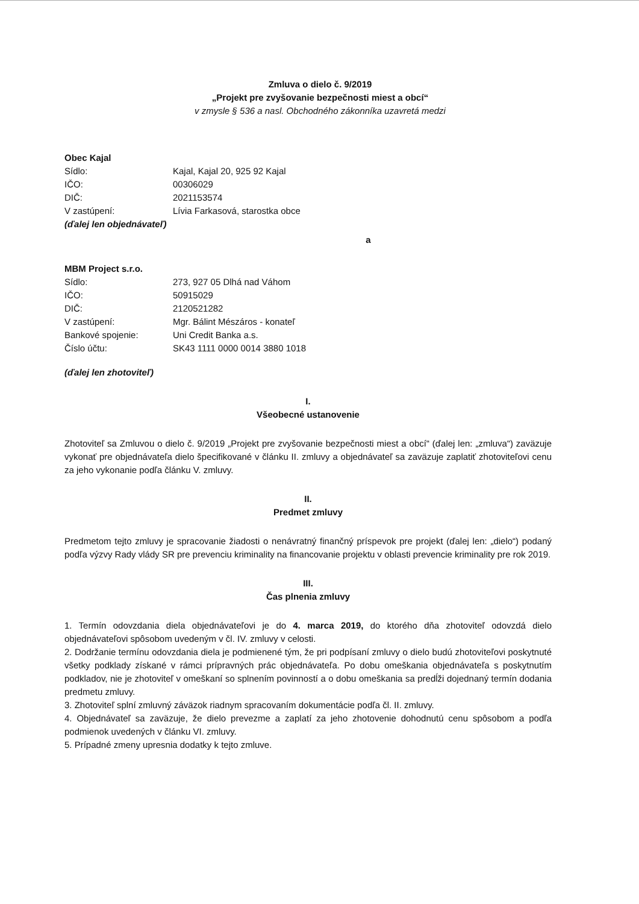Zmluva o dielo č. 9/2019
„Projekt pre zvyšovanie bezpečnosti miest a obcí“
v zmysle § 536 a nasl. Obchodného zákonníka uzavretá medzi
Obec Kajal
| Sídlo: | Kajal, Kajal 20, 925 92 Kajal |
| IČO: | 00306029 |
| DIČ: | 2021153574 |
| V zastúpení: | Lívia Farkasová, starostka obce |
(ďalej len objednávateľ)
a
MBM Project s.r.o.
| Sídlo: | 273, 927 05 Dlhá nad Váhom |
| IČO: | 50915029 |
| DIČ: | 2120521282 |
| V zastúpení: | Mgr. Bálint Mészáros - konateľ |
| Bankové spojenie: | Uni Credit Banka a.s. |
| Číslo účtu: | SK43 1111 0000 0014 3880 1018 |
(ďalej len zhotoviteľ)
I.
Všeobecné ustanovenie
Zhotoviteľ sa Zmluvou o dielo č. 9/2019 „Projekt pre zvyšovanie bezpečnosti miest a obcí“ (ďalej len: „zmluva“) zaväzuje vykonať pre objednávateľa dielo špecifikované v článku II. zmluvy a objednávateľ sa zaväzuje zaplatiť zhotoviteľovi cenu za jeho vykonanie podľa článku V. zmluvy.
II.
Predmet zmluvy
Predmetom tejto zmluvy je spracovanie žiadosti o nenávratný finančný príspevok pre projekt (ďalej len: „dielo“) podaný podľa výzvy Rady vlády SR pre prevenciu kriminality na financovanie projektu v oblasti prevencie kriminality pre rok 2019.
III.
Čas plnenia zmluvy
1. Termín odovzdania diela objednávateľovi je do 4. marca 2019, do ktorého dňa zhotoviteľ odovzdá dielo objednávateľovi spôsobom uvedeným v čl. IV. zmluvy v celosti.
2. Dodržanie termínu odovzdania diela je podmienené tým, že pri podpísaní zmluvy o dielo budú zhotoviteľovi poskytnuté všetky podklady získané v rámci prípravných prác objednávateľa. Po dobu omeškania objednávateľa s poskytnutím podkladov, nie je zhotoviteľ v omeškaní so splnením povinností a o dobu omeškania sa predĺži dojednaný termín dodania predmetu zmluvy.
3. Zhotoviteľ splní zmluvný záväzok riadnym spracovaním dokumentácie podľa čl. II. zmluvy.
4. Objednávateľ sa zaväzuje, že dielo prevezme a zaplatí za jeho zhotovenie dohodnutú cenu spôsobom a podľa podmienok uvedených v článku VI. zmluvy.
5. Prípadné zmeny upresnia dodatky k tejto zmluve.